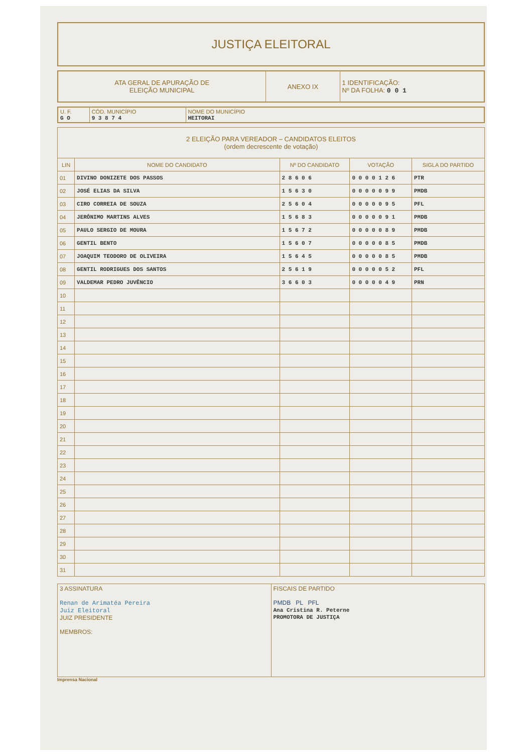JUSTIÇA ELEITORAL
| ATA GERAL DE APURAÇÃO DE ELEIÇÃO MUNICIPAL | ANEXO IX | 1 IDENTIFICAÇÃO: Nº DA FOLHA: 0 0 1 |
| U. F. G O | CÓD. MUNICÍPIO 9 3 8 7 4 | NOME DO MUNICÍPIO HEITORAI |
| 2 ELEIÇÃO PARA VEREADOR – CANDIDATOS ELEITOS (ordem decrescente de votação) | | | | |
| LIN | NOME DO CANDIDATO | Nº DO CANDIDATO | VOTAÇÃO | SIGLA DO PARTIDO |
| 01 | DIVINO DONIZETE DOS PASSOS | 2 8 6 0 6 | 0 0 0 0 1 2 6 | PTR |
| 02 | JOSÉ ELIAS DA SILVA | 1 5 6 3 0 | 0 0 0 0 0 9 9 | PMDB |
| 03 | CIRO CORREIA DE SOUZA | 2 5 6 0 4 | 0 0 0 0 0 9 5 | PFL |
| 04 | JERÔNIMO MARTINS ALVES | 1 5 6 8 3 | 0 0 0 0 0 9 1 | PMDB |
| 05 | PAULO SERGIO DE MOURA | 1 5 6 7 2 | 0 0 0 0 0 8 9 | PMDB |
| 06 | GENTIL BENTO | 1 5 6 0 7 | 0 0 0 0 0 8 5 | PMDB |
| 07 | JOAQUIM TEODORO DE OLIVEIRA | 1 5 6 4 5 | 0 0 0 0 0 8 5 | PMDB |
| 08 | GENTIL RODRIGUES DOS SANTOS | 2 5 6 1 9 | 0 0 0 0 0 5 2 | PFL |
| 09 | VALDEMAR PEDRO JUVÊNCIO | 3 6 6 0 3 | 0 0 0 0 0 4 9 | PRN |
| 10 | | | | |
| 11 | | | | |
| 12 | | | | |
| 13 | | | | |
| 14 | | | | |
| 15 | | | | |
| 16 | | | | |
| 17 | | | | |
| 18 | | | | |
| 19 | | | | |
| 20 | | | | |
| 21 | | | | |
| 22 | | | | |
| 23 | | | | |
| 24 | | | | |
| 25 | | | | |
| 26 | | | | |
| 27 | | | | |
| 28 | | | | |
| 29 | | | | |
| 30 | | | | |
| 31 | | | | |
| 3 ASSINATURA Renan de Arimatéa Pereira Juiz Eleitoral JUIZ PRESIDENTE MEMBROS: | FISCAIS DE PARTIDO PMDB PL PFL Ana Cristina R. Peterne PROMOTORA DE JUSTIÇA |
Imprensa Nacional